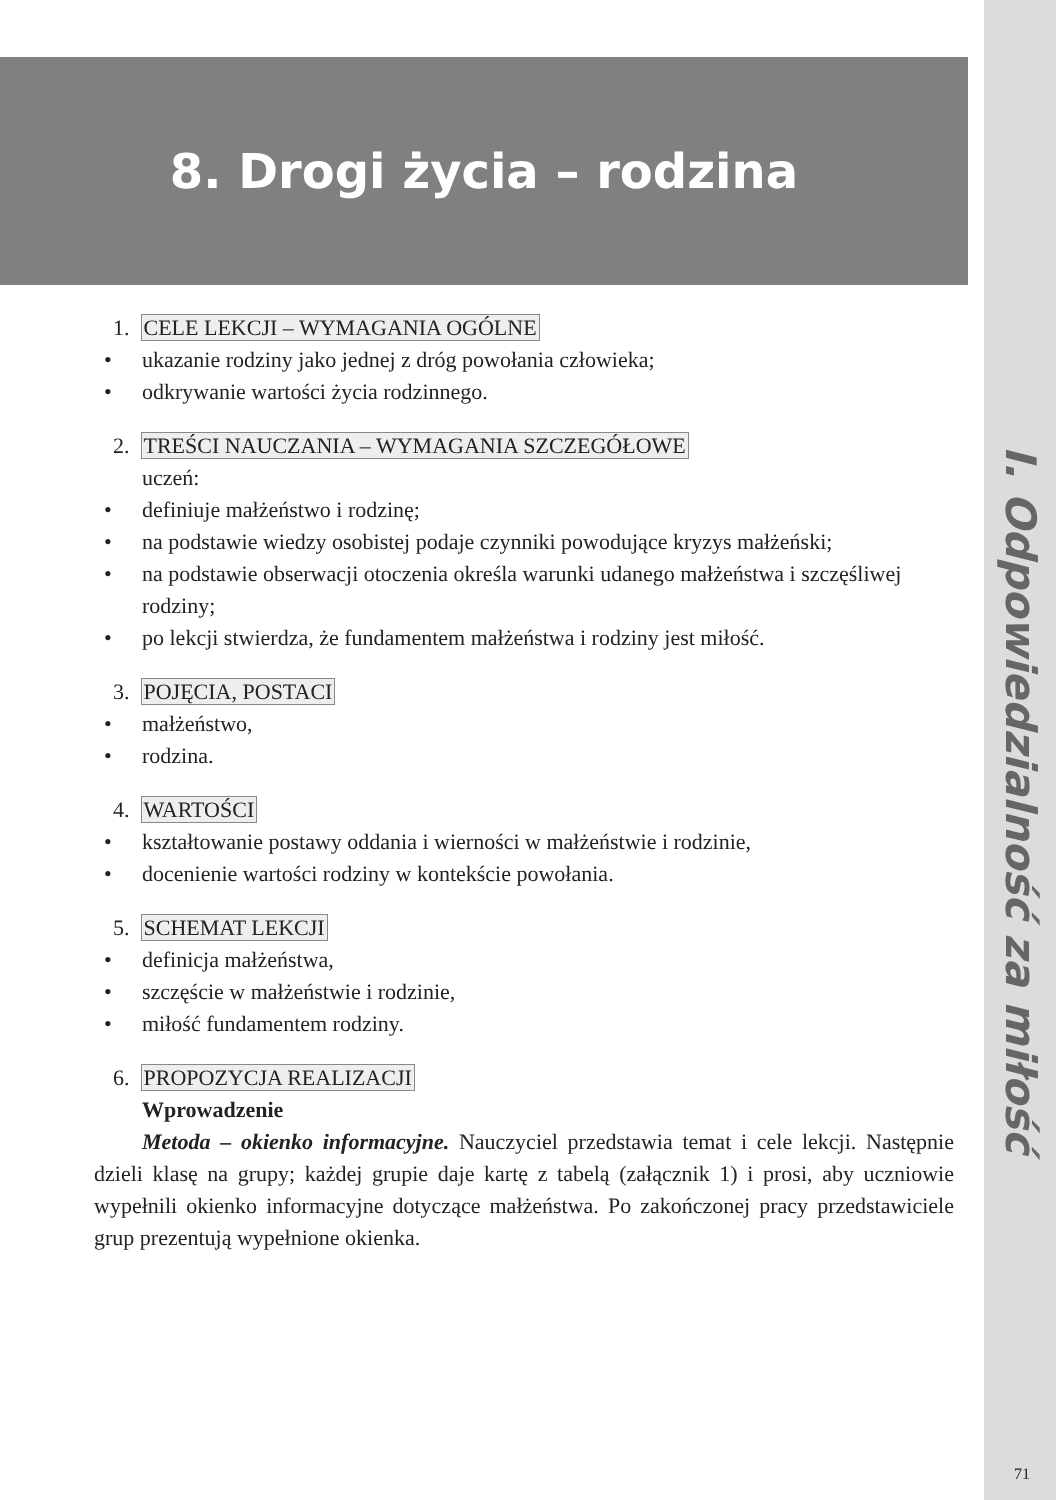8. Drogi życia – rodzina
I. Odpowiedzialność za miłość
1. CELE LEKCJI – WYMAGANIA OGÓLNE
• ukazanie rodziny jako jednej z dróg powołania człowieka;
• odkrywanie wartości życia rodzinnego.
2. TREŚCI NAUCZANIA – WYMAGANIA SZCZEGÓŁOWE
uczeń:
• definiuje małżeństwo i rodzinę;
• na podstawie wiedzy osobistej podaje czynniki powodujące kryzys małżeński;
• na podstawie obserwacji otoczenia określa warunki udanego małżeństwa i szczęśliwej rodziny;
• po lekcji stwierdza, że fundamentem małżeństwa i rodziny jest miłość.
3. POJĘCIA, POSTACI
• małżeństwo,
• rodzina.
4. WARTOŚCI
• kształtowanie postawy oddania i wierności w małżeństwie i rodzinie,
• docenienie wartości rodziny w kontekście powołania.
5. SCHEMAT LEKCJI
• definicja małżeństwa,
• szczęście w małżeństwie i rodzinie,
• miłość fundamentem rodziny.
6. PROPOZYCJA REALIZACJI
Wprowadzenie
Metoda – okienko informacyjne. Nauczyciel przedstawia temat i cele lekcji. Następnie dzieli klasę na grupy; każdej grupie daje kartę z tabelą (załącznik 1) i prosi, aby uczniowie wypełnili okienko informacyjne dotyczące małżeństwa. Po zakończonej pracy przedstawiciele grup prezentują wypełnione okienka.
71